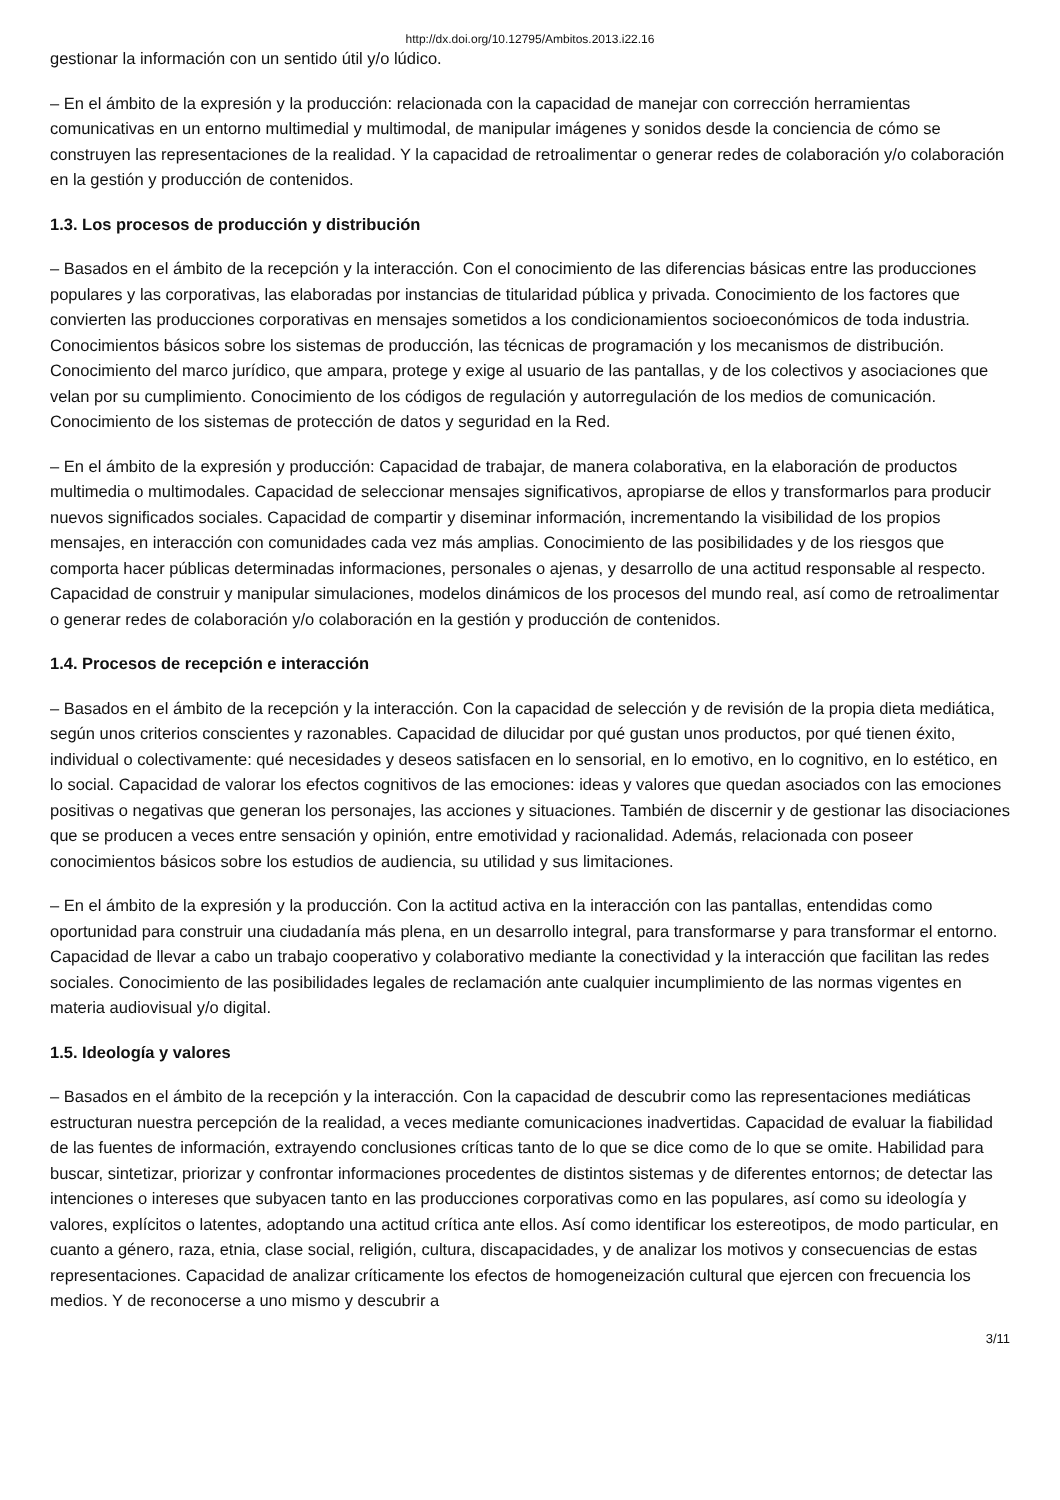http://dx.doi.org/10.12795/Ambitos.2013.i22.16
gestionar la información con un sentido útil y/o lúdico.
– En el ámbito de la expresión y la producción: relacionada con la capacidad de manejar con corrección herramientas comunicativas en un entorno multimedial y multimodal, de manipular imágenes y sonidos desde la conciencia de cómo se construyen las representaciones de la realidad. Y la capacidad de retroalimentar o generar redes de colaboración y/o colaboración en la gestión y producción de contenidos.
1.3. Los procesos de producción y distribución
– Basados en el ámbito de la recepción y la interacción. Con el conocimiento de las diferencias básicas entre las producciones populares y las corporativas, las elaboradas por instancias de titularidad pública y privada. Conocimiento de los factores que convierten las producciones corporativas en mensajes sometidos a los condicionamientos socioeconómicos de toda industria. Conocimientos básicos sobre los sistemas de producción, las técnicas de programación y los mecanismos de distribución. Conocimiento del marco jurídico, que ampara, protege y exige al usuario de las pantallas, y de los colectivos y asociaciones que velan por su cumplimiento. Conocimiento de los códigos de regulación y autorregulación de los medios de comunicación. Conocimiento de los sistemas de protección de datos y seguridad en la Red.
– En el ámbito de la expresión y producción: Capacidad de trabajar, de manera colaborativa, en la elaboración de productos multimedia o multimodales. Capacidad de seleccionar mensajes significativos, apropiarse de ellos y transformarlos para producir nuevos significados sociales. Capacidad de compartir y diseminar información, incrementando la visibilidad de los propios mensajes, en interacción con comunidades cada vez más amplias. Conocimiento de las posibilidades y de los riesgos que comporta hacer públicas determinadas informaciones, personales o ajenas, y desarrollo de una actitud responsable al respecto. Capacidad de construir y manipular simulaciones, modelos dinámicos de los procesos del mundo real, así como de retroalimentar o generar redes de colaboración y/o colaboración en la gestión y producción de contenidos.
1.4. Procesos de recepción e interacción
– Basados en el ámbito de la recepción y la interacción. Con la capacidad de selección y de revisión de la propia dieta mediática, según unos criterios conscientes y razonables. Capacidad de dilucidar por qué gustan unos productos, por qué tienen éxito, individual o colectivamente: qué necesidades y deseos satisfacen en lo sensorial, en lo emotivo, en lo cognitivo, en lo estético, en lo social. Capacidad de valorar los efectos cognitivos de las emociones: ideas y valores que quedan asociados con las emociones positivas o negativas que generan los personajes, las acciones y situaciones. También de discernir y de gestionar las disociaciones que se producen a veces entre sensación y opinión, entre emotividad y racionalidad. Además, relacionada con poseer conocimientos básicos sobre los estudios de audiencia, su utilidad y sus limitaciones.
– En el ámbito de la expresión y la producción. Con la actitud activa en la interacción con las pantallas, entendidas como oportunidad para construir una ciudadanía más plena, en un desarrollo integral, para transformarse y para transformar el entorno. Capacidad de llevar a cabo un trabajo cooperativo y colaborativo mediante la conectividad y la interacción que facilitan las redes sociales. Conocimiento de las posibilidades legales de reclamación ante cualquier incumplimiento de las normas vigentes en materia audiovisual y/o digital.
1.5. Ideología y valores
– Basados en el ámbito de la recepción y la interacción. Con la capacidad de descubrir como las representaciones mediáticas estructuran nuestra percepción de la realidad, a veces mediante comunicaciones inadvertidas. Capacidad de evaluar la fiabilidad de las fuentes de información, extrayendo conclusiones críticas tanto de lo que se dice como de lo que se omite. Habilidad para buscar, sintetizar, priorizar y confrontar informaciones procedentes de distintos sistemas y de diferentes entornos; de detectar las intenciones o intereses que subyacen tanto en las producciones corporativas como en las populares, así como su ideología y valores, explícitos o latentes, adoptando una actitud crítica ante ellos. Así como identificar los estereotipos, de modo particular, en cuanto a género, raza, etnia, clase social, religión, cultura, discapacidades, y de analizar los motivos y consecuencias de estas representaciones. Capacidad de analizar críticamente los efectos de homogeneización cultural que ejercen con frecuencia los medios. Y de reconocerse a uno mismo y descubrir a
3/11